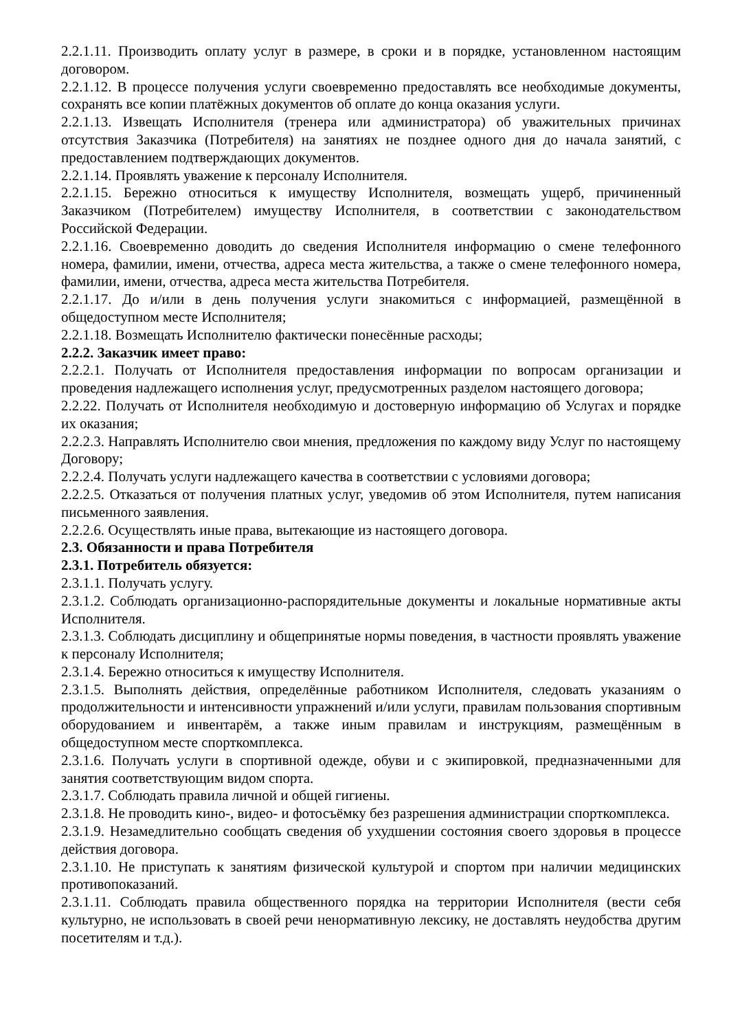2.2.1.11. Производить оплату услуг в размере, в сроки и в порядке, установленном настоящим договором.
2.2.1.12. В процессе получения услуги своевременно предоставлять все необходимые документы, сохранять все копии платёжных документов об оплате до конца оказания услуги.
2.2.1.13. Извещать Исполнителя (тренера или администратора) об уважительных причинах отсутствия Заказчика (Потребителя) на занятиях не позднее одного дня до начала занятий, с предоставлением подтверждающих документов.
2.2.1.14. Проявлять уважение к персоналу Исполнителя.
2.2.1.15. Бережно относиться к имуществу Исполнителя, возмещать ущерб, причиненный Заказчиком (Потребителем) имуществу Исполнителя, в соответствии с законодательством Российской Федерации.
2.2.1.16. Своевременно доводить до сведения Исполнителя информацию о смене телефонного номера, фамилии, имени, отчества, адреса места жительства, а также о смене телефонного номера, фамилии, имени, отчества, адреса места жительства Потребителя.
2.2.1.17. До и/или в день получения услуги знакомиться с информацией, размещённой в общедоступном месте Исполнителя;
2.2.1.18. Возмещать Исполнителю фактически понесённые расходы;
2.2.2. Заказчик имеет право:
2.2.2.1. Получать от Исполнителя предоставления информации по вопросам организации и проведения надлежащего исполнения услуг, предусмотренных разделом настоящего договора;
2.2.22. Получать от Исполнителя необходимую и достоверную информацию об Услугах и порядке их оказания;
2.2.2.3. Направлять Исполнителю свои мнения, предложения по каждому виду Услуг по настоящему Договору;
2.2.2.4. Получать услуги надлежащего качества в соответствии с условиями договора;
2.2.2.5. Отказаться от получения платных услуг, уведомив об этом Исполнителя, путем написания письменного заявления.
2.2.2.6. Осуществлять иные права, вытекающие из настоящего договора.
2.3. Обязанности и права Потребителя
2.3.1. Потребитель обязуется:
2.3.1.1. Получать услугу.
2.3.1.2. Соблюдать организационно-распорядительные документы и локальные нормативные акты Исполнителя.
2.3.1.3. Соблюдать дисциплину и общепринятые нормы поведения, в частности проявлять уважение к персоналу Исполнителя;
2.3.1.4. Бережно относиться к имуществу Исполнителя.
2.3.1.5. Выполнять действия, определённые работником Исполнителя, следовать указаниям о продолжительности и интенсивности упражнений и/или услуги, правилам пользования спортивным оборудованием и инвентарём, а также иным правилам и инструкциям, размещённым в общедоступном месте спорткомплекса.
2.3.1.6. Получать услуги в спортивной одежде, обуви и с экипировкой, предназначенными для занятия соответствующим видом спорта.
2.3.1.7. Соблюдать правила личной и общей гигиены.
2.3.1.8. Не проводить кино-, видео- и фотосъёмку без разрешения администрации спорткомплекса.
2.3.1.9. Незамедлительно сообщать сведения об ухудшении состояния своего здоровья в процессе действия договора.
2.3.1.10. Не приступать к занятиям физической культурой и спортом при наличии медицинских противопоказаний.
2.3.1.11. Соблюдать правила общественного порядка на территории Исполнителя (вести себя культурно, не использовать в своей речи ненормативную лексику, не доставлять неудобства другим посетителям и т.д.).